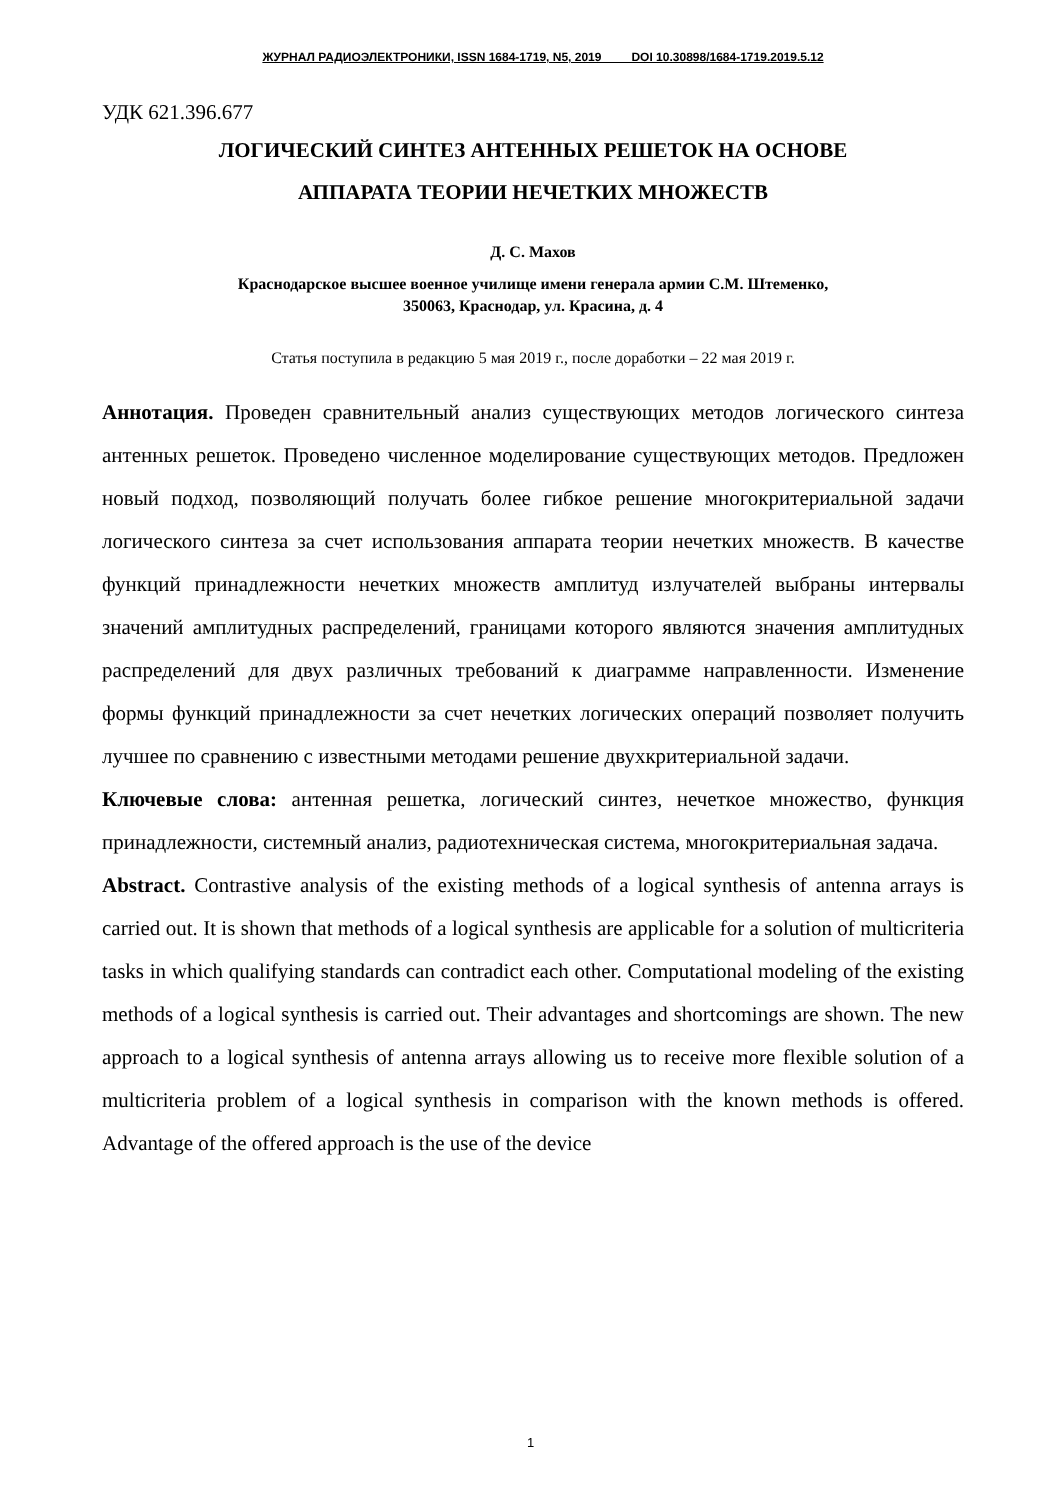ЖУРНАЛ РАДИОЭЛЕКТРОНИКИ, ISSN 1684-1719, N5, 2019 DOI 10.30898/1684-1719.2019.5.12
УДК 621.396.677
ЛОГИЧЕСКИЙ СИНТЕЗ АНТЕННЫХ РЕШЕТОК НА ОСНОВЕ
АППАРАТА ТЕОРИИ НЕЧЕТКИХ МНОЖЕСТВ
Д. С. Махов
Краснодарское высшее военное училище имени генерала армии С.М. Штеменко,
350063, Краснодар, ул. Красина, д. 4
Статья поступила в редакцию 5 мая 2019 г., после доработки – 22 мая 2019 г.
Аннотация. Проведен сравнительный анализ существующих методов логического синтеза антенных решеток. Проведено численное моделирование существующих методов. Предложен новый подход, позволяющий получать более гибкое решение многокритериальной задачи логического синтеза за счет использования аппарата теории нечетких множеств. В качестве функций принадлежности нечетких множеств амплитуд излучателей выбраны интервалы значений амплитудных распределений, границами которого являются значения амплитудных распределений для двух различных требований к диаграмме направленности. Изменение формы функций принадлежности за счет нечетких логических операций позволяет получить лучшее по сравнению с известными методами решение двухкритериальной задачи.
Ключевые слова: антенная решетка, логический синтез, нечеткое множество, функция принадлежности, системный анализ, радиотехническая система, многокритериальная задача.
Abstract. Contrastive analysis of the existing methods of a logical synthesis of antenna arrays is carried out. It is shown that methods of a logical synthesis are applicable for a solution of multicriteria tasks in which qualifying standards can contradict each other. Computational modeling of the existing methods of a logical synthesis is carried out. Their advantages and shortcomings are shown. The new approach to a logical synthesis of antenna arrays allowing us to receive more flexible solution of a multicriteria problem of a logical synthesis in comparison with the known methods is offered. Advantage of the offered approach is the use of the device
1